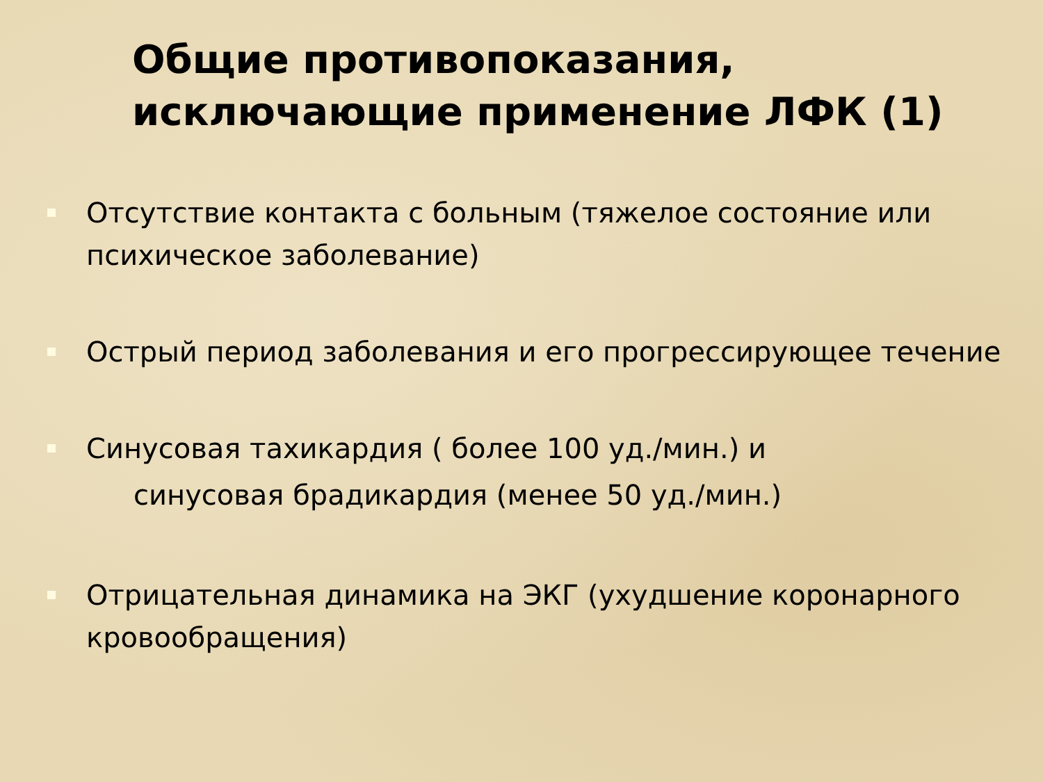Общие противопоказания, исключающие применение ЛФК (1)
Отсутствие контакта с больным (тяжелое состояние или психическое заболевание)
Острый период заболевания и его прогрессирующее течение
Синусовая тахикардия ( более 100 уд./мин.) и
синусовая брадикардия (менее 50 уд./мин.)
Отрицательная динамика на ЭКГ (ухудшение коронарного кровообращения)